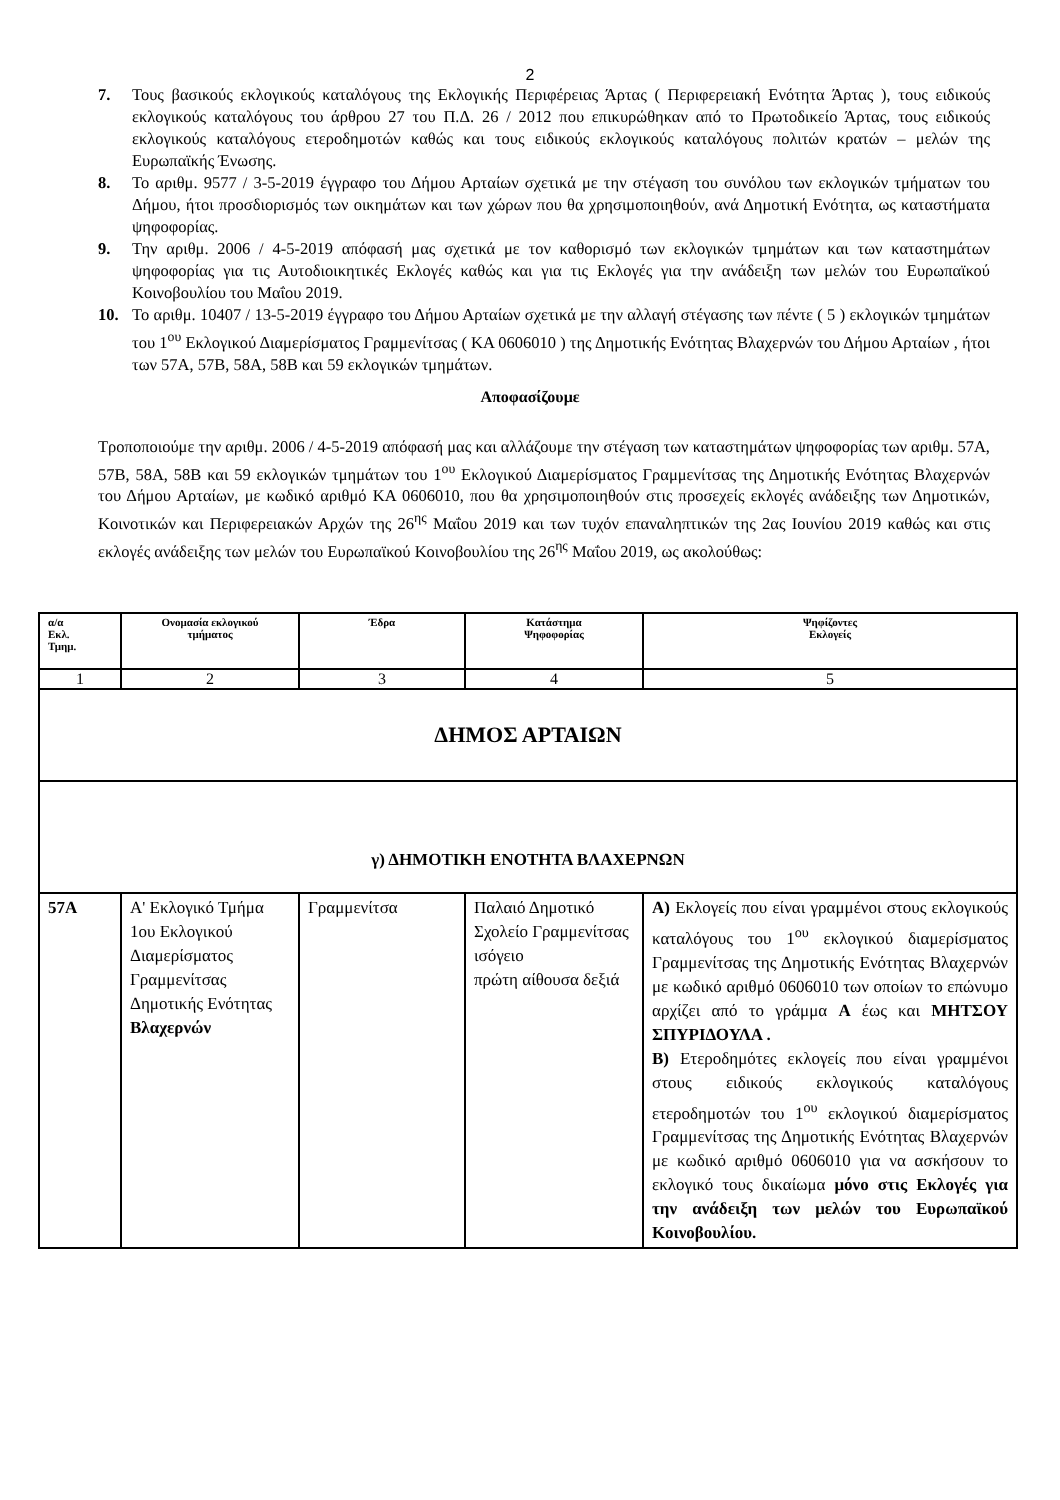2
7. Τους βασικούς εκλογικούς καταλόγους της Εκλογικής Περιφέρειας Άρτας ( Περιφερειακή Ενότητα Άρτας ), τους ειδικούς εκλογικούς καταλόγους του άρθρου 27 του Π.Δ. 26 / 2012 που επικυρώθηκαν από το Πρωτοδικείο Άρτας, τους ειδικούς εκλογικούς καταλόγους ετεροδημοτών καθώς και τους ειδικούς εκλογικούς καταλόγους πολιτών κρατών – μελών της Ευρωπαϊκής Ένωσης.
8. Το αριθμ. 9577 / 3-5-2019 έγγραφο του Δήμου Αρταίων σχετικά με την στέγαση του συνόλου των εκλογικών τμήματων του Δήμου, ήτοι προσδιορισμός των οικημάτων και των χώρων που θα χρησιμοποιηθούν, ανά Δημοτική Ενότητα, ως καταστήματα ψηφοφορίας.
9. Την αριθμ. 2006 / 4-5-2019 απόφασή μας σχετικά με τον καθορισμό των εκλογικών τμημάτων και των καταστημάτων ψηφοφορίας για τις Αυτοδιοικητικές Εκλογές καθώς και για τις Εκλογές για την ανάδειξη των μελών του Ευρωπαϊκού Κοινοβουλίου του Μαΐου 2019.
10. Το αριθμ. 10407 / 13-5-2019 έγγραφο του Δήμου Αρταίων σχετικά με την αλλαγή στέγασης των πέντε ( 5 ) εκλογικών τμημάτων του 1<sup>ου</sup> Εκλογικού Διαμερίσματος Γραμμενίτσας ( ΚΑ 0606010 ) της Δημοτικής Ενότητας Βλαχερνών του Δήμου Αρταίων , ήτοι των 57Α, 57Β, 58Α, 58Β και 59 εκλογικών τμημάτων.
Αποφασίζουμε
Τροποποιούμε την αριθμ. 2006 / 4-5-2019 απόφασή μας και αλλάζουμε την στέγαση των καταστημάτων ψηφοφορίας των αριθμ. 57Α, 57Β, 58Α, 58Β και 59 εκλογικών τμημάτων του 1<sup>ου</sup> Εκλογικού Διαμερίσματος Γραμμενίτσας της Δημοτικής Ενότητας Βλαχερνών του Δήμου Αρταίων, με κωδικό αριθμό ΚΑ 0606010, που θα χρησιμοποιηθούν στις προσεχείς εκλογές ανάδειξης των Δημοτικών, Κοινοτικών και Περιφερειακών Αρχών της 26<sup>ης</sup> Μαΐου 2019 και των τυχόν επαναληπτικών της 2ας Ιουνίου 2019 καθώς και στις εκλογές ανάδειξης των μελών του Ευρωπαϊκού Κοινοβουλίου της 26<sup>ης</sup> Μαΐου 2019, ως ακολούθως:
| α/α Εκλ. Τμημ. | Ονομασία εκλογικού τμήματος | Έδρα | Κατάστημα Ψηφοφορίας | Ψηφίζοντες Εκλογείς |
| --- | --- | --- | --- | --- |
| 1 | 2 | 3 | 4 | 5 |
| ΔΗΜΟΣ ΑΡΤΑΙΩΝ | | | | |
| γ) ΔΗΜΟΤΙΚΗ ΕΝΟΤΗΤΑ ΒΛΑΧΕΡΝΩΝ | | | | |
| 57Α | Α' Εκλογικό Τμήμα 1ου Εκλογικού Διαμερίσματος Γραμμενίτσας Δημοτικής Ενότητας Βλαχερνών | Γραμμενίτσα | Παλαιό Δημοτικό Σχολείο Γραμμενίτσας ισόγειο πρώτη αίθουσα δεξιά | Α) Εκλογείς που είναι γραμμένοι στους εκλογικούς καταλόγους του 1<sup>ου</sup> εκλογικού διαμερίσματος Γραμμενίτσας της Δημοτικής Ενότητας Βλαχερνών με κωδικό αριθμό 0606010 των οποίων το επώνυμο αρχίζει από το γράμμα Α έως και ΜΗΤΣΟΥ ΣΠΥΡΙΔΟΥΛΑ . Β) Ετεροδημότες εκλογείς που είναι γραμμένοι στους ειδικούς εκλογικούς καταλόγους ετεροδημοτών του 1<sup>ου</sup> εκλογικού διαμερίσματος Γραμμενίτσας της Δημοτικής Ενότητας Βλαχερνών με κωδικό αριθμό 0606010 για να ασκήσουν το εκλογικό τους δικαίωμα μόνο στις Εκλογές για την ανάδειξη των μελών του Ευρωπαϊκού Κοινοβουλίου. |